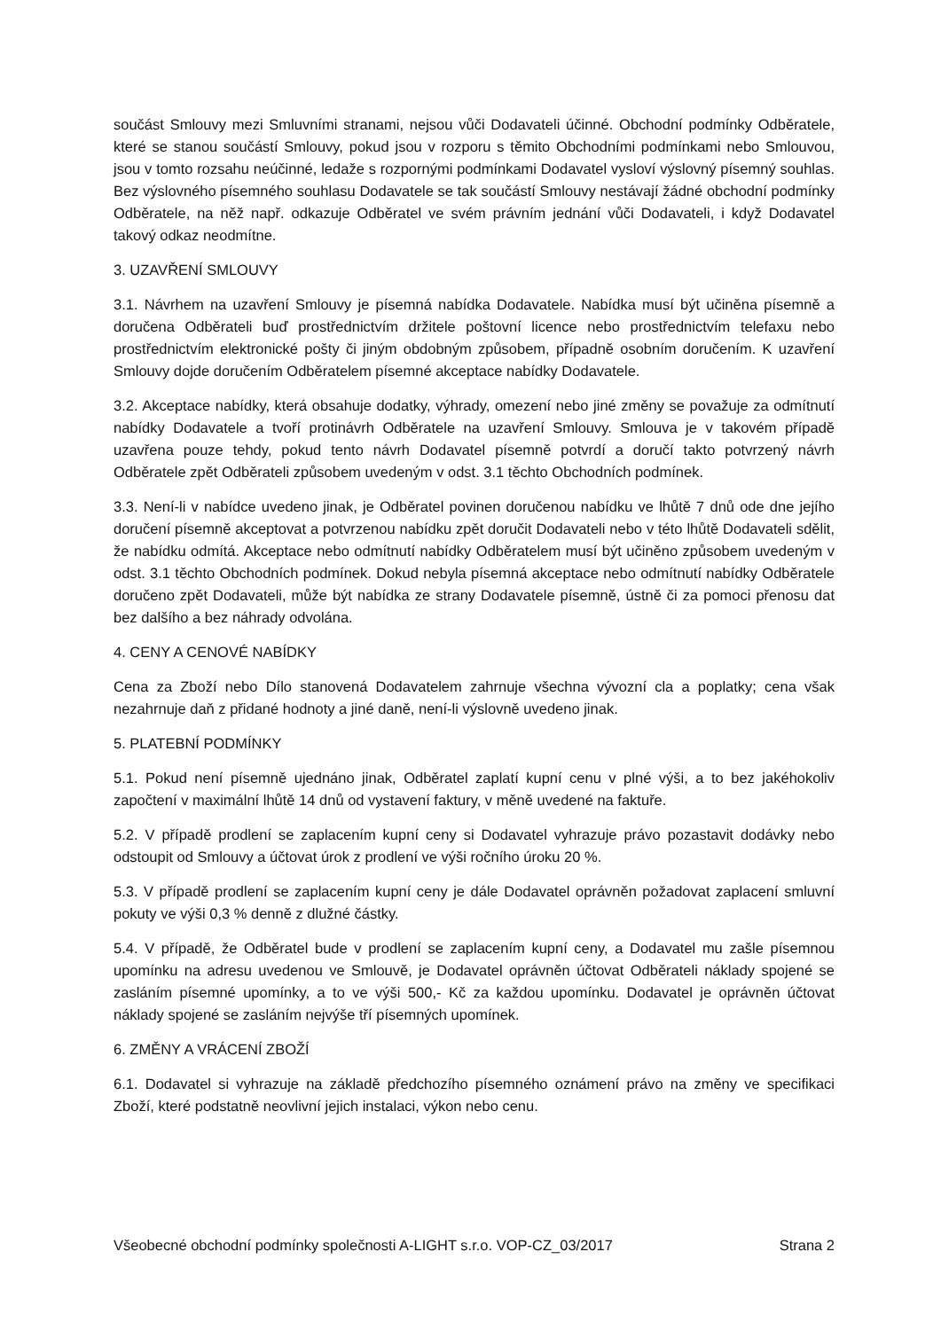součást Smlouvy mezi Smluvními stranami, nejsou vůči Dodavateli účinné. Obchodní podmínky Odběratele, které se stanou součástí Smlouvy, pokud jsou v rozporu s těmito Obchodními podmínkami nebo Smlouvou, jsou v tomto rozsahu neúčinné, ledaže s rozpornými podmínkami Dodavatel vysloví výslovný písemný souhlas. Bez výslovného písemného souhlasu Dodavatele se tak součástí Smlouvy nestávají žádné obchodní podmínky Odběratele, na něž např. odkazuje Odběratel ve svém právním jednání vůči Dodavateli, i když Dodavatel takový odkaz neodmítne.
3. UZAVŘENÍ SMLOUVY
3.1. Návrhem na uzavření Smlouvy je písemná nabídka Dodavatele. Nabídka musí být učiněna písemně a doručena Odběrateli buď prostřednictvím držitele poštovní licence nebo prostřednictvím telefaxu nebo prostřednictvím elektronické pošty či jiným obdobným způsobem, případně osobním doručením. K uzavření Smlouvy dojde doručením Odběratelem písemné akceptace nabídky Dodavatele.
3.2. Akceptace nabídky, která obsahuje dodatky, výhrady, omezení nebo jiné změny se považuje za odmítnutí nabídky Dodavatele a tvoří protinávrh Odběratele na uzavření Smlouvy. Smlouva je v takovém případě uzavřena pouze tehdy, pokud tento návrh Dodavatel písemně potvrdí a doručí takto potvrzený návrh Odběratele zpět Odběrateli způsobem uvedeným v odst. 3.1 těchto Obchodních podmínek.
3.3. Není-li v nabídce uvedeno jinak, je Odběratel povinen doručenou nabídku ve lhůtě 7 dnů ode dne jejího doručení písemně akceptovat a potvrzenou nabídku zpět doručit Dodavateli nebo v této lhůtě Dodavateli sdělit, že nabídku odmítá. Akceptace nebo odmítnutí nabídky Odběratelem musí být učiněno způsobem uvedeným v odst. 3.1 těchto Obchodních podmínek. Dokud nebyla písemná akceptace nebo odmítnutí nabídky Odběratele doručeno zpět Dodavateli, může být nabídka ze strany Dodavatele písemně, ústně či za pomoci přenosu dat bez dalšího a bez náhrady odvolána.
4. CENY A CENOVÉ NABÍDKY
Cena za Zboží nebo Dílo stanovená Dodavatelem zahrnuje všechna vývozní cla a poplatky; cena však nezahrnuje daň z přidané hodnoty a jiné daně, není-li výslovně uvedeno jinak.
5. PLATEBNÍ PODMÍNKY
5.1. Pokud není písemně ujednáno jinak, Odběratel zaplatí kupní cenu v plné výši, a to bez jakéhokoliv započtení v maximální lhůtě 14 dnů od vystavení faktury, v měně uvedené na faktuře.
5.2. V případě prodlení se zaplacením kupní ceny si Dodavatel vyhrazuje právo pozastavit dodávky nebo odstoupit od Smlouvy a účtovat úrok z prodlení ve výši ročního úroku 20 %.
5.3. V případě prodlení se zaplacením kupní ceny je dále Dodavatel oprávněn požadovat zaplacení smluvní pokuty ve výši 0,3 % denně z dlužné částky.
5.4. V případě, že Odběratel bude v prodlení se zaplacením kupní ceny, a Dodavatel mu zašle písemnou upomínku na adresu uvedenou ve Smlouvě, je Dodavatel oprávněn účtovat Odběrateli náklady spojené se zasláním písemné upomínky, a to ve výši 500,- Kč za každou upomínku. Dodavatel je oprávněn účtovat náklady spojené se zasláním nejvýše tří písemných upomínek.
6. ZMĚNY A VRÁCENÍ ZBOŽÍ
6.1. Dodavatel si vyhrazuje na základě předchozího písemného oznámení právo na změny ve specifikaci Zboží, které podstatně neovlivní jejich instalaci, výkon nebo cenu.
Všeobecné obchodní podmínky společnosti A-LIGHT s.r.o. VOP-CZ_03/2017 Strana 2